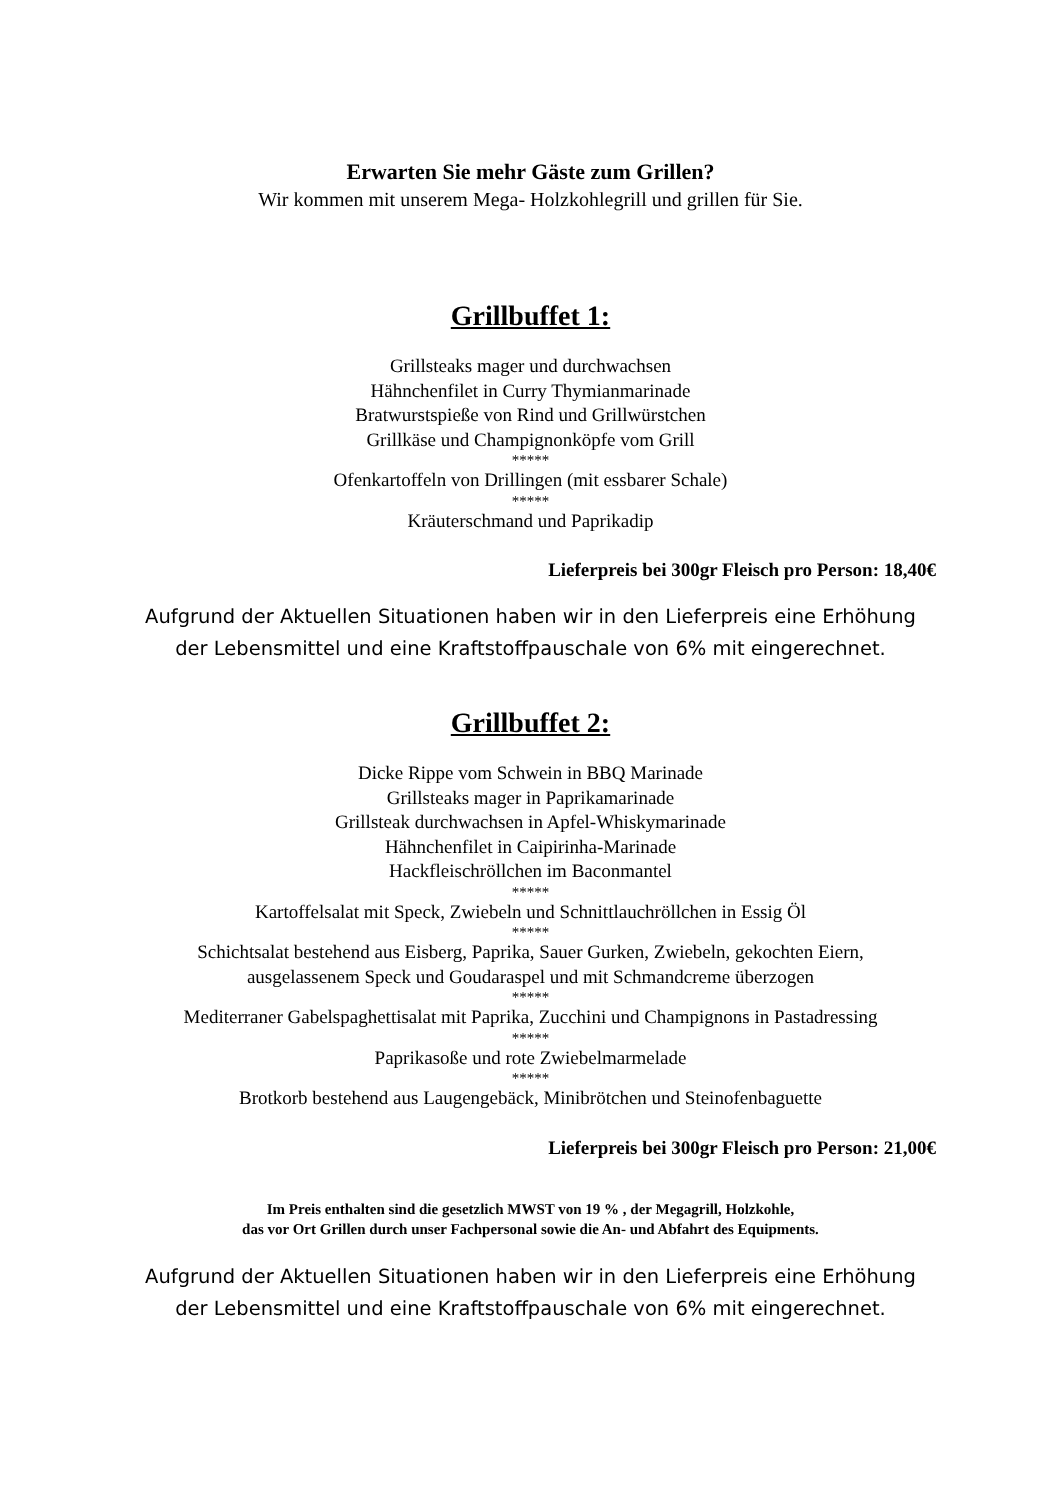Erwarten Sie mehr Gäste zum Grillen?
Wir kommen mit unserem Mega- Holzkohlegrill und grillen für Sie.
Grillbuffet 1:
Grillsteaks mager und durchwachsen
Hähnchenfilet in Curry Thymianmarinade
Bratwurstspieße von Rind und Grillwürstchen
Grillkäse und Champignonköpfe vom Grill
*****
Ofenkartoffeln von Drillingen (mit essbarer Schale)
*****
Kräuterschmand und Paprikadip
Lieferpreis bei 300gr Fleisch pro Person: 18,40€
Aufgrund der Aktuellen Situationen haben wir in den Lieferpreis eine Erhöhung
der Lebensmittel und eine Kraftstoffpauschale von 6% mit eingerechnet.
Grillbuffet 2:
Dicke Rippe vom Schwein in BBQ Marinade
Grillsteaks mager in Paprikamarinade
Grillsteak durchwachsen in Apfel-Whiskymarinade
Hähnchenfilet in Caipirinha-Marinade
Hackfleischröllchen im Baconmantel
*****
Kartoffelsalat mit Speck, Zwiebeln und Schnittlauchröllchen in Essig Öl
*****
Schichtsalat bestehend aus Eisberg, Paprika, Sauer Gurken, Zwiebeln, gekochten Eiern,
ausgelassenem Speck und Goudaraspel und mit Schmandcreme überzogen
*****
Mediterraner Gabelspaghettisalat mit Paprika, Zucchini und Champignons in Pastadressing
*****
Paprikasoße und rote Zwiebelmarmelade
*****
Brotkorb bestehend aus Laugengebäck, Minibrötchen und Steinofenbaguette
Lieferpreis bei 300gr Fleisch pro Person: 21,00€
Im Preis enthalten sind die gesetzlich MWST von 19 % , der Megagrill, Holzkohle,
das vor Ort Grillen durch unser Fachpersonal sowie die An- und Abfahrt des Equipments.
Aufgrund der Aktuellen Situationen haben wir in den Lieferpreis eine Erhöhung
der Lebensmittel und eine Kraftstoffpauschale von 6% mit eingerechnet.